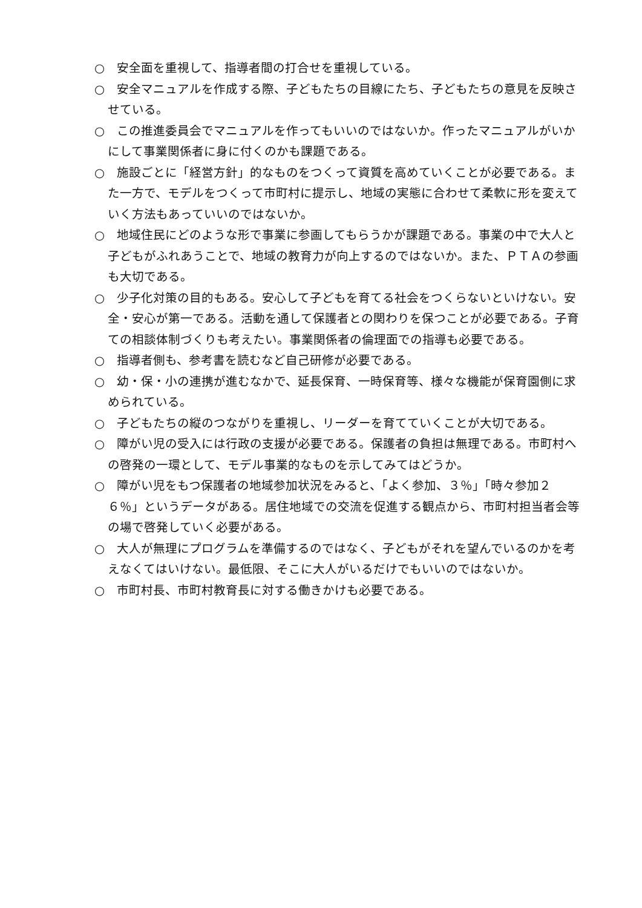○　安全面を重視して、指導者間の打合せを重視している。
○　安全マニュアルを作成する際、子どもたちの目線にたち、子どもたちの意見を反映させている。
○　この推進委員会でマニュアルを作ってもいいのではないか。作ったマニュアルがいかにして事業関係者に身に付くのかも課題である。
○　施設ごとに「経営方針」的なものをつくって資質を高めていくことが必要である。また一方で、モデルをつくって市町村に提示し、地域の実態に合わせて柔軟に形を変えていく方法もあっていいのではないか。
○　地域住民にどのような形で事業に参画してもらうかが課題である。事業の中で大人と子どもがふれあうことで、地域の教育力が向上するのではないか。また、ＰＴＡの参画も大切である。
○　少子化対策の目的もある。安心して子どもを育てる社会をつくらないといけない。安全・安心が第一である。活動を通して保護者との関わりを保つことが必要である。子育ての相談体制づくりも考えたい。事業関係者の倫理面での指導も必要である。
○　指導者側も、参考書を読むなど自己研修が必要である。
○　幼・保・小の連携が進むなかで、延長保育、一時保育等、様々な機能が保育園側に求められている。
○　子どもたちの縦のつながりを重視し、リーダーを育てていくことが大切である。
○　障がい児の受入には行政の支援が必要である。保護者の負担は無理である。市町村への啓発の一環として、モデル事業的なものを示してみてはどうか。
○　障がい児をもつ保護者の地域参加状況をみると、「よく参加、３％」「時々参加２６％」というデータがある。居住地域での交流を促進する観点から、市町村担当者会等の場で啓発していく必要がある。
○　大人が無理にプログラムを準備するのではなく、子どもがそれを望んでいるのかを考えなくてはいけない。最低限、そこに大人がいるだけでもいいのではないか。
○　市町村長、市町村教育長に対する働きかけも必要である。